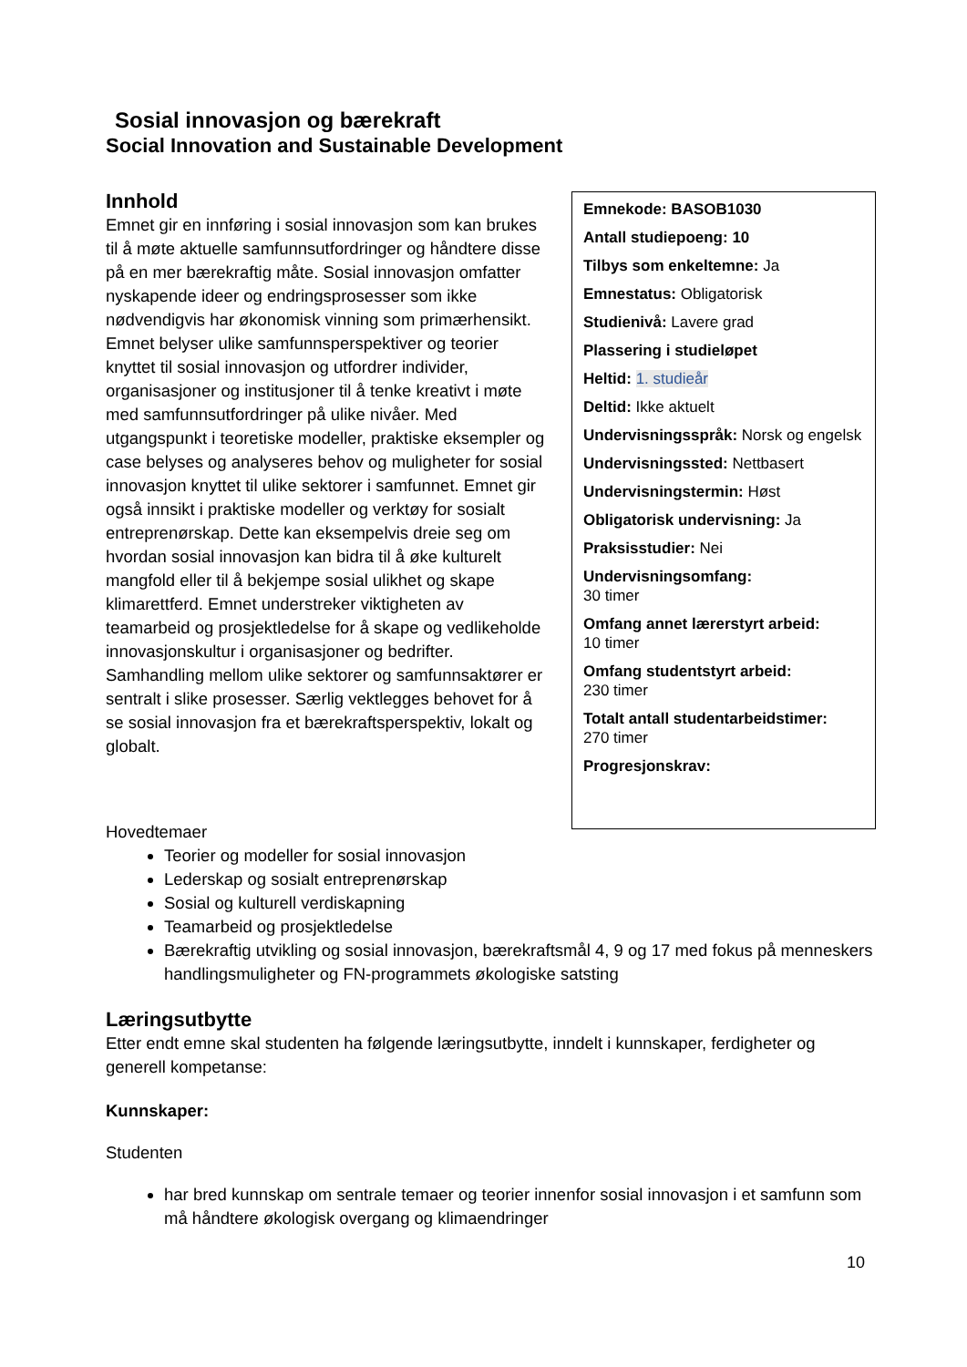Sosial innovasjon og bærekraft
Social Innovation and Sustainable Development
Innhold
Emnet gir en innføring i sosial innovasjon som kan brukes til å møte aktuelle samfunnsutfordringer og håndtere disse på en mer bærekraftig måte. Sosial innovasjon omfatter nyskapende ideer og endringsprosesser som ikke nødvendigvis har økonomisk vinning som primærhensikt. Emnet belyser ulike samfunnsperspektiver og teorier knyttet til sosial innovasjon og utfordrer individer, organisasjoner og institusjoner til å tenke kreativt i møte med samfunnsutfordringer på ulike nivåer. Med utgangspunkt i teoretiske modeller, praktiske eksempler og case belyses og analyseres behov og muligheter for sosial innovasjon knyttet til ulike sektorer i samfunnet. Emnet gir også innsikt i praktiske modeller og verktøy for sosialt entreprenørskap. Dette kan eksempelvis dreie seg om hvordan sosial innovasjon kan bidra til å øke kulturelt mangfold eller til å bekjempe sosial ulikhet og skape klimarettferd. Emnet understreker viktigheten av teamarbeid og prosjektledelse for å skape og vedlikeholde innovasjonskultur i organisasjoner og bedrifter. Samhandling mellom ulike sektorer og samfunnsaktører er sentralt i slike prosesser. Særlig vektlegges behovet for å se sosial innovasjon fra et bærekraftsperspektiv, lokalt og globalt.
Emnekode: BASOB1030
Antall studiepoeng: 10
Tilbys som enkeltemne: Ja
Emnestatus: Obligatorisk
Studienivå: Lavere grad
Plassering i studieløpet
Heltid: 1. studieår
Deltid: Ikke aktuelt
Undervisningsspråk: Norsk og engelsk
Undervisningssted: Nettbasert
Undervisningstermin: Høst
Obligatorisk undervisning: Ja
Praksisstudier: Nei
Undervisningsomfang:
30 timer
Omfang annet lærerstyrt arbeid:
10 timer
Omfang studentstyrt arbeid:
230 timer
Totalt antall studentarbeidstimer:
270 timer
Progresjonskrav:
Hovedtemaer
Teorier og modeller for sosial innovasjon
Lederskap og sosialt entreprenørskap
Sosial og kulturell verdiskapning
Teamarbeid og prosjektledelse
Bærekraftig utvikling og sosial innovasjon, bærekraftsmål 4, 9 og 17 med fokus på menneskers handlingsmuligheter og FN-programmets økologiske satsting
Læringsutbytte
Etter endt emne skal studenten ha følgende læringsutbytte, inndelt i kunnskaper, ferdigheter og generell kompetanse:
Kunnskaper:
Studenten
har bred kunnskap om sentrale temaer og teorier innenfor sosial innovasjon i et samfunn som må håndtere økologisk overgang og klimaendringer
10